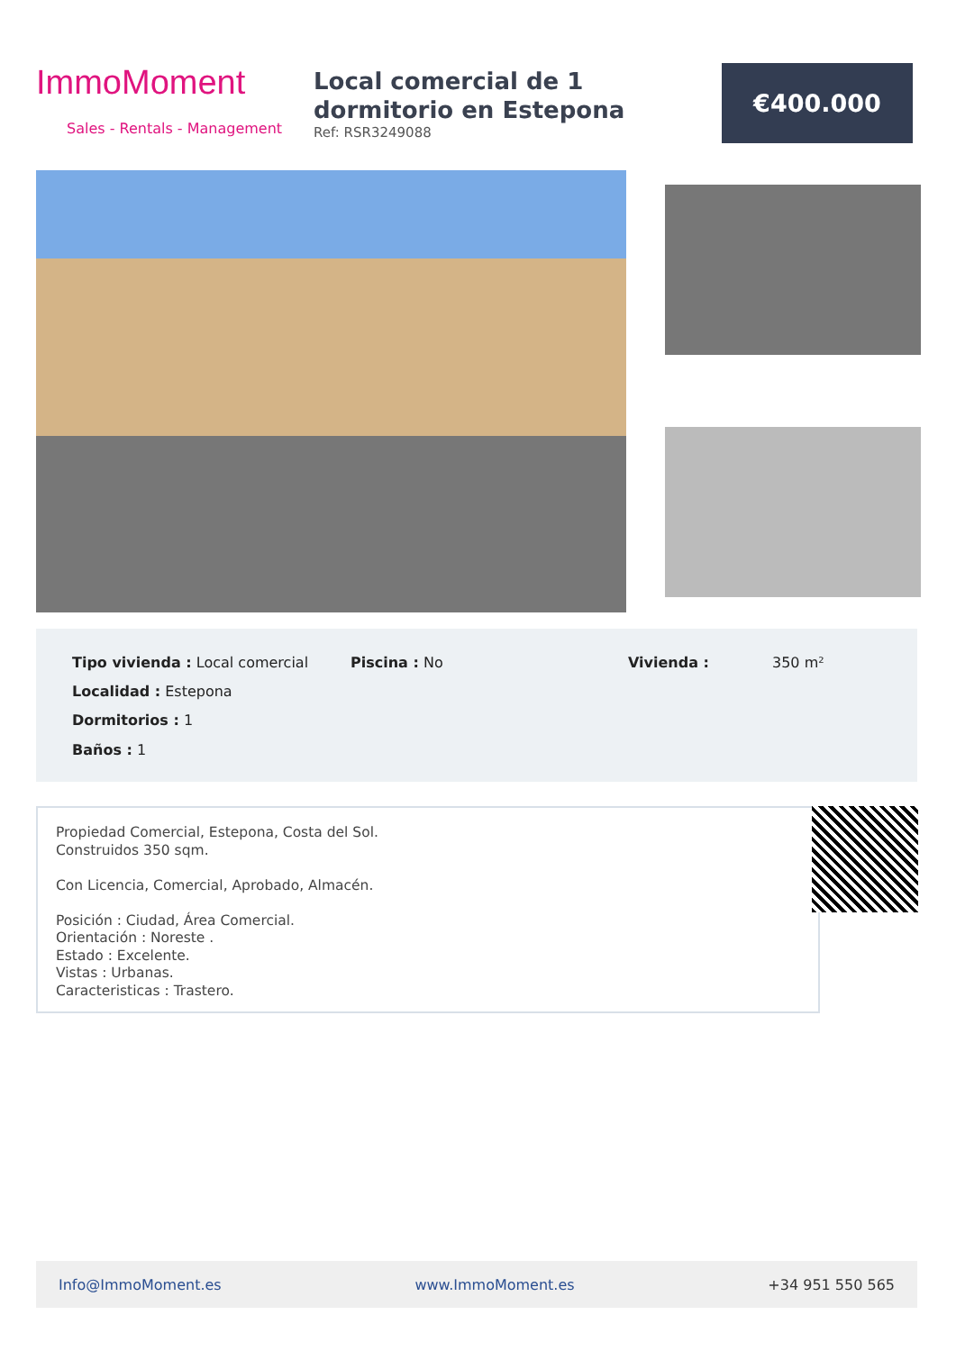ImmoMoment
Sales - Rentals - Management
Local comercial de 1 dormitorio en Estepona
Ref: RSR3249088
€400.000
Tipo vivienda : Local comercial
Piscina : No Vivienda : 350 m²
Localidad : Estepona
Dormitorios : 1
Baños : 1
Propiedad Comercial, Estepona, Costa del Sol.
Construidos 350 sqm.
Con Licencia, Comercial, Aprobado, Almacén.
Posición : Ciudad, Área Comercial.
Orientación : Noreste .
Estado : Excelente.
Vistas : Urbanas.
Caracteristicas : Trastero.
Info@ImmoMoment.es www.ImmoMoment.es +34 951 550 565